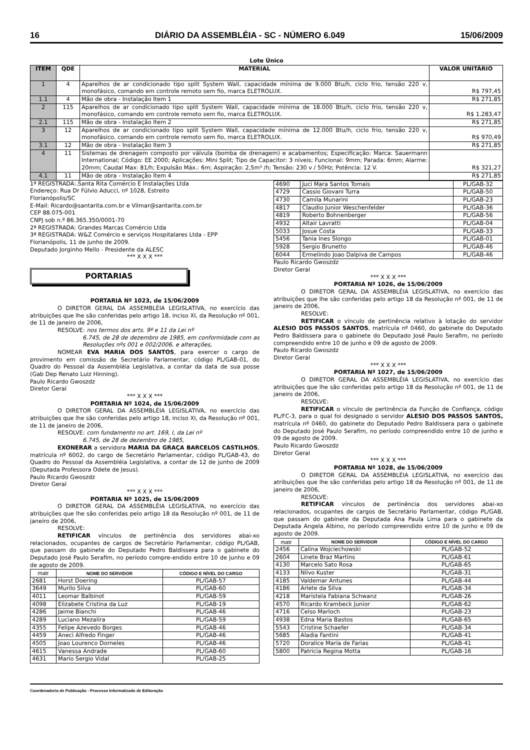16 DIÁRIO DA ASSEMBLÉIA - SC - NÚMERO 6.049 15/06/2009
Lote Único
| ITEM | QDE | MATERIAL | VALOR UNITÁRIO |
| --- | --- | --- | --- |
| 1 | 4 | Aparelhos de ar condicionado tipo split System Wall, capacidade mínima de 9.000 Btu/h, ciclo frio, tensão 220 v, monofásico, comando em controle remoto sem fio, marca ELETROLUX. | R$ 797,45 |
| 1.1 | 4 | Mão de obra - Instalação Item 1 | R$ 271,85 |
| 2 | 115 | Aparelhos de ar condicionado tipo split System Wall, capacidade mínima de 18.000 Btu/h, ciclo frio, tensão 220 v, monofásico, comando em controle remoto sem fio, marca ELETROLUX. | R$ 1.283,47 |
| 2.1 | 115 | Mão de obra - Instalação Item 2 | R$ 271,85 |
| 3 | 12 | Aparelhos de ar condicionado tipo split System Wall, capacidade mínima de 12.000 Btu/h, ciclo frio, tensão 220 v, monofásico, comando em controle remoto sem fio, marca ELETROLUX. | R$ 970,49 |
| 3.1 | 12 | Mão de obra - Instalação Item 3 | R$ 271,85 |
| 4 | 11 | Sistemas de drenagem composto por válvula (bomba de drenagem) e acabamentos; Especificação: Marca: Sauermann International; Código: EE 2000; Aplicações: Mini Split; Tipo de Capacitor: 3 níveis; Funcional: 9mm; Parada: 6mm; Alarme: 20mm; Caudal Max: 81/h; Expulsão Máx.: 6m; Aspiração: 2,5m³ /h; Tensão: 230 v / 50Hz; Potência: 12 V. | R$ 321,27 |
| 4.1 | 11 | Mão de obra - Instalação Item 4 | R$ 271,85 |
1ª REGISTRADA:.Santa Rita Comércio E Instalações Ltda
Endereço: Rua Dr Fúlvio Aducci, nº 1028, Estreito
Florianópolis/SC
E-Mail: Ricardo@santarita.com.br e Vilmar@santarita.com.br
CEP 88.075-001
CNPJ sob n.º 86.365.350/0001-70
2ª REGISTRADA: Grandes Marcas Comércio Ltda
3ª REGISTRADA: W&Z Comércio e serviços Hospitalares Ltda - EPP
Florianópolis, 11 de junho de 2009.
Deputado Jorginho Mello - Presidente da ALESC
*** X X X ***
PORTARIAS
PORTARIA Nº 1023, de 15/06/2009
O DIRETOR GERAL DA ASSEMBLÉIA LEGISLATIVA, no exercício das atribuições que lhe são conferidas pelo artigo 18, inciso XI, da Resolução nº 001, de 11 de janeiro de 2006,
RESOLVE: nos termos dos arts. 9º e 11 da Lei nº
6.745, de 28 de dezembro de 1985, em conformidade com as Resoluções nºs 001 e 002/2006, e alterações,
NOMEAR EVA MARIA DOS SANTOS, para exercer o cargo de provimento em comissão de Secretário Parlamentar, código PL/GAB-01, do Quadro do Pessoal da Assembléia Legislativa, a contar da data de sua posse (Gab Dep Renato Luiz Hinning).
Paulo Ricardo Gwoszdz
Diretor Geral
*** X X X ***
PORTARIA Nº 1024, de 15/06/2009
O DIRETOR GERAL DA ASSEMBLÉIA LEGISLATIVA, no exercício das atribuições que lhe são conferidas pelo artigo 18, inciso XI, da Resolução nº 001, de 11 de janeiro de 2006,
RESOLVE: com fundamento no art. 169, I, da Lei nº
6.745, de 28 de dezembro de 1985,
EXONERAR a servidora MARIA DA GRAÇA BARCELOS CASTILHOS, matrícula nº 6002, do cargo de Secretário Parlamentar, código PL/GAB-43, do Quadro do Pessoal da Assembléia Legislativa, a contar de 12 de junho de 2009 (Deputada Professora Odete de Jesus).
Paulo Ricardo Gwoszdz
Diretor Geral
*** X X X ***
PORTARIA Nº 1025, de 15/06/2009
O DIRETOR GERAL DA ASSEMBLÉIA LEGISLATIVA, no exercício das atribuições que lhe são conferidas pelo artigo 18 da Resolução nº 001, de 11 de janeiro de 2006,
RESOLVE:
RETIFICAR vínculos de pertinência dos servidores abai-xo relacionados, ocupantes de cargos de Secretário Parlamentar, código PL/GAB, que passam do gabinete do Deputado Pedro Baldissera para o gabinete do Deputado José Paulo Serafim, no período compre-endido entre 10 de junho e 09 de agosto de 2009.
| matr | NOME DO SERVIDOR | CÓDIGO E NÍVEL DO CARGO |
| --- | --- | --- |
| 2681 | Horst Doering | PL/GAB-57 |
| 3649 | Murilo Silva | PL/GAB-60 |
| 4011 | Leomar Balbinot | PL/GAB-59 |
| 4098 | Elizabete Cristina da Luz | PL/GAB-19 |
| 4286 | Jaime Bianchi | PL/GAB-46 |
| 4289 | Luciano Mezalira | PL/GAB-59 |
| 4355 | Felipe Azevedo Borges | PL/GAB-46 |
| 4459 | Aneci Alfredo Finger | PL/GAB-46 |
| 4505 | Joao Lourenco Dorneles | PL/GAB-46 |
| 4615 | Vanessa Andrade | PL/GAB-60 |
| 4631 | Mario Sergio Vidal | PL/GAB-25 |
| 4690 | Juci Mara Santos Tomais | PL/GAB-32 |
| 4729 | Cassio Giovani Turra | PL/GAB-50 |
| 4730 | Camila Munarini | PL/GAB-23 |
| 4817 | Claudio Junior Weschenfelder | PL/GAB-36 |
| 4819 | Roberto Bohnenberger | PL/GAB-56 |
| 4932 | Altair Lavratti | PL/GAB-04 |
| 5033 | Josue Costa | PL/GAB-33 |
| 5456 | Tania Ines Slongo | PL/GAB-01 |
| 5928 | Sergio Brunetto | PL/GAB-46 |
| 6044 | Ermelindo Joao Dalpiva de Campos | PL/GAB-46 |
Paulo Ricardo Gwoszdz
Diretor Geral
*** X X X ***
PORTARIA Nº 1026, de 15/06/2009
O DIRETOR GERAL DA ASSEMBLÉIA LEGISLATIVA, no exercício das atribuições que lhe são conferidas pelo artigo 18 da Resolução nº 001, de 11 de janeiro de 2006,
RESOLVE:
RETIFICAR o vínculo de pertinência relativo à lotação do servidor ALESIO DOS PASSOS SANTOS, matrícula nº 0460, do gabinete do Deputado Pedro Baldissera para o gabinete do Deputado José Paulo Serafim, no período compreendido entre 10 de junho e 09 de agosto de 2009.
Paulo Ricardo Gwoszdz
Diretor Geral
*** X X X ***
PORTARIA Nº 1027, de 15/06/2009
O DIRETOR GERAL DA ASSEMBLÉIA LEGISLATIVA, no exercício das atribuições que lhe são conferidas pelo artigo 18 da Resolução nº 001, de 11 de janeiro de 2006,
RESOLVE:
RETIFICAR o vínculo de pertinência da Função de Confiança, código PL/FC-3, para o qual foi designado o servidor ALESIO DOS PASSOS SANTOS, matrícula nº 0460, do gabinete do Deputado Pedro Baldissera para o gabinete do Deputado José Paulo Serafim, no período compreendido entre 10 de junho e 09 de agosto de 2009.
Paulo Ricardo Gwoszdz
Diretor Geral
*** X X X ***
PORTARIA Nº 1028, de 15/06/2009
O DIRETOR GERAL DA ASSEMBLÉIA LEGISLATIVA, no exercício das atribuições que lhe são conferidas pelo artigo 18 da Resolução nº 001, de 11 de janeiro de 2006,
RESOLVE:
RETIFICAR vínculos de pertinência dos servidores abai-xo relacionados, ocupantes de cargos de Secretário Parlamentar, código PL/GAB, que passam do gabinete da Deputada Ana Paula Lima para o gabinete da Deputada Angela Albino, no período compreendido entre 10 de junho e 09 de agosto de 2009.
| matr | NOME DO SERVIDOR | CÓDIGO E NÍVEL DO CARGO |
| --- | --- | --- |
| 2456 | Calina Wojciechowski | PL/GAB-52 |
| 2604 | Linete Braz Martins | PL/GAB-61 |
| 4130 | Marcelo Sato Rosa | PL/GAB-65 |
| 4133 | Nilvo Kuster | PL/GAB-31 |
| 4185 | Valdemar Antunes | PL/GAB-44 |
| 4186 | Arlete da Silva | PL/GAB-34 |
| 4218 | Maristela Fabiana Schwanz | PL/GAB-26 |
| 4570 | Ricardo Krambeck Junior | PL/GAB-62 |
| 4716 | Celso Marloch | PL/GAB-23 |
| 4938 | Edna Maria Bastos | PL/GAB-65 |
| 5543 | Cristine Schaefer | PL/GAB-34 |
| 5685 | Aladia Fantini | PL/GAB-41 |
| 5720 | Doralice Maria de Farias | PL/GAB-41 |
| 5800 | Patricia Regina Motta | PL/GAB-16 |
Coordenadoria de Publicação - Processo Informatizado de Editoração